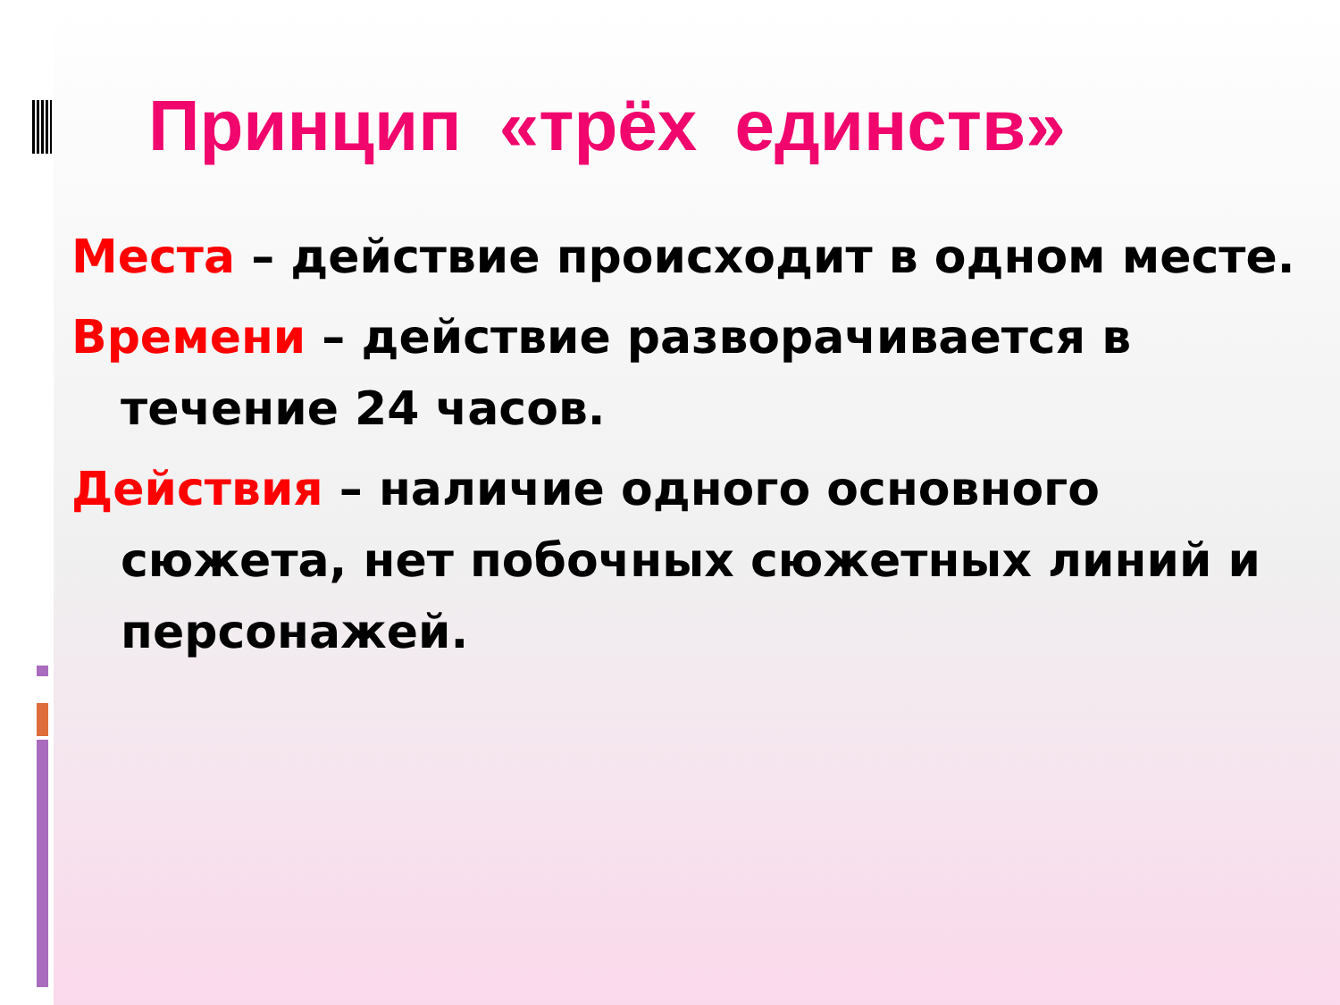Принцип «трёх единств»
Места – действие происходит в одном месте.
Времени – действие разворачивается в течение 24 часов.
Действия – наличие одного основного сюжета, нет побочных сюжетных линий и персонажей.